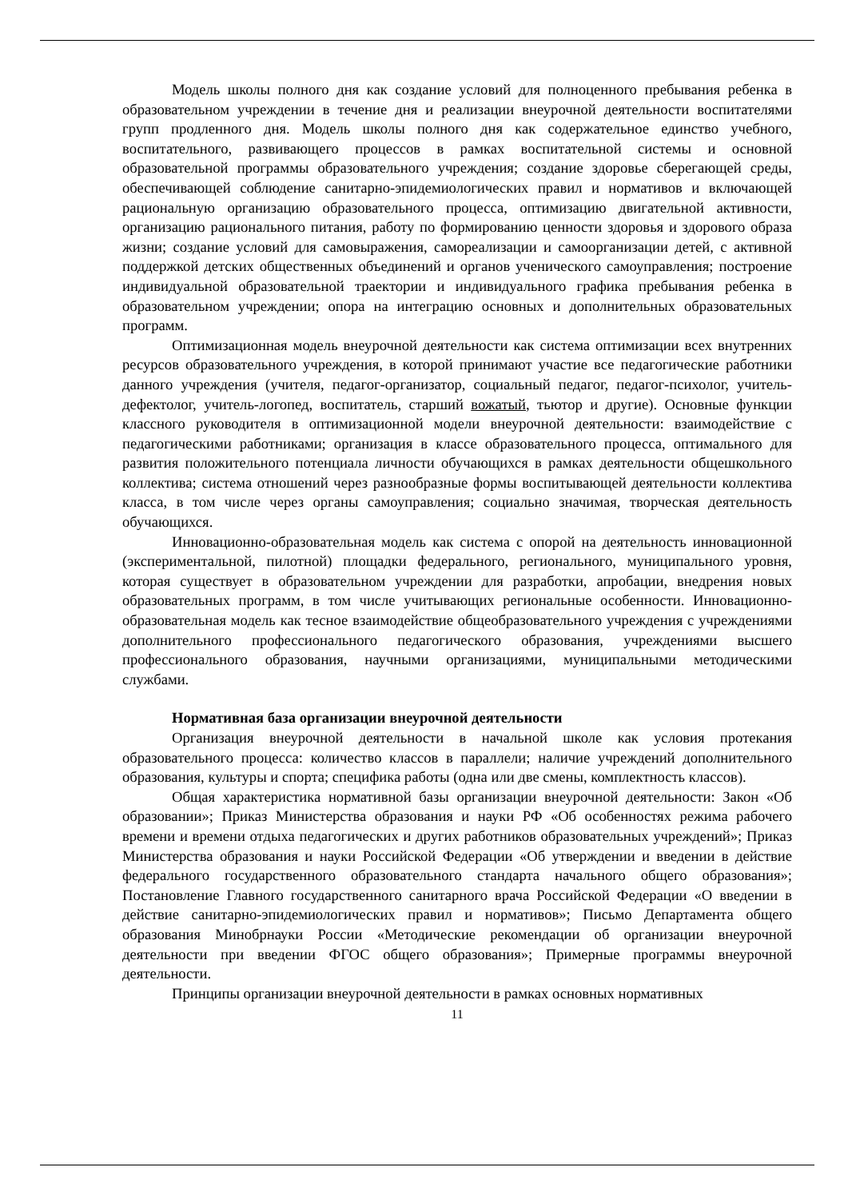Модель школы полного дня как создание условий для полноценного пребывания ребенка в образовательном учреждении в течение дня и реализации внеурочной деятельности воспитателями групп продленного дня. Модель школы полного дня как содержательное единство учебного, воспитательного, развивающего процессов в рамках воспитательной системы и основной образовательной программы образовательного учреждения; создание здоровье сберегающей среды, обеспечивающей соблюдение санитарно-эпидемиологических правил и нормативов и включающей рациональную организацию образовательного процесса, оптимизацию двигательной активности, организацию рационального питания, работу по формированию ценности здоровья и здорового образа жизни; создание условий для самовыражения, самореализации и самоорганизации детей, с активной поддержкой детских общественных объединений и органов ученического самоуправления; построение индивидуальной образовательной траектории и индивидуального графика пребывания ребенка в образовательном учреждении; опора на интеграцию основных и дополнительных образовательных программ.
Оптимизационная модель внеурочной деятельности как система оптимизации всех внутренних ресурсов образовательного учреждения, в которой принимают участие все педагогические работники данного учреждения (учителя, педагог-организатор, социальный педагог, педагог-психолог, учитель-дефектолог, учитель-логопед, воспитатель, старший вожатый, тьютор и другие). Основные функции классного руководителя в оптимизационной модели внеурочной деятельности: взаимодействие с педагогическими работниками; организация в классе образовательного процесса, оптимального для развития положительного потенциала личности обучающихся в рамках деятельности общешкольного коллектива; система отношений через разнообразные формы воспитывающей деятельности коллектива класса, в том числе через органы самоуправления; социально значимая, творческая деятельность обучающихся.
Инновационно-образовательная модель как система с опорой на деятельность инновационной (экспериментальной, пилотной) площадки федерального, регионального, муниципального уровня, которая существует в образовательном учреждении для разработки, апробации, внедрения новых образовательных программ, в том числе учитывающих региональные особенности. Инновационно-образовательная модель как тесное взаимодействие общеобразовательного учреждения с учреждениями дополнительного профессионального педагогического образования, учреждениями высшего профессионального образования, научными организациями, муниципальными методическими службами.
Нормативная база организации внеурочной деятельности
Организация внеурочной деятельности в начальной школе как условия протекания образовательного процесса: количество классов в параллели; наличие учреждений дополнительного образования, культуры и спорта; специфика работы (одна или две смены, комплектность классов).
Общая характеристика нормативной базы организации внеурочной деятельности: Закон «Об образовании»; Приказ Министерства образования и науки РФ «Об особенностях режима рабочего времени и времени отдыха педагогических и других работников образовательных учреждений»; Приказ Министерства образования и науки Российской Федерации «Об утверждении и введении в действие федерального государственного образовательного стандарта начального общего образования»; Постановление Главного государственного санитарного врача Российской Федерации «О введении в действие санитарно-эпидемиологических правил и нормативов»; Письмо Департамента общего образования Минобрнауки России «Методические рекомендации об организации внеурочной деятельности при введении ФГОС общего образования»; Примерные программы внеурочной деятельности.
Принципы организации внеурочной деятельности в рамках основных нормативных
11